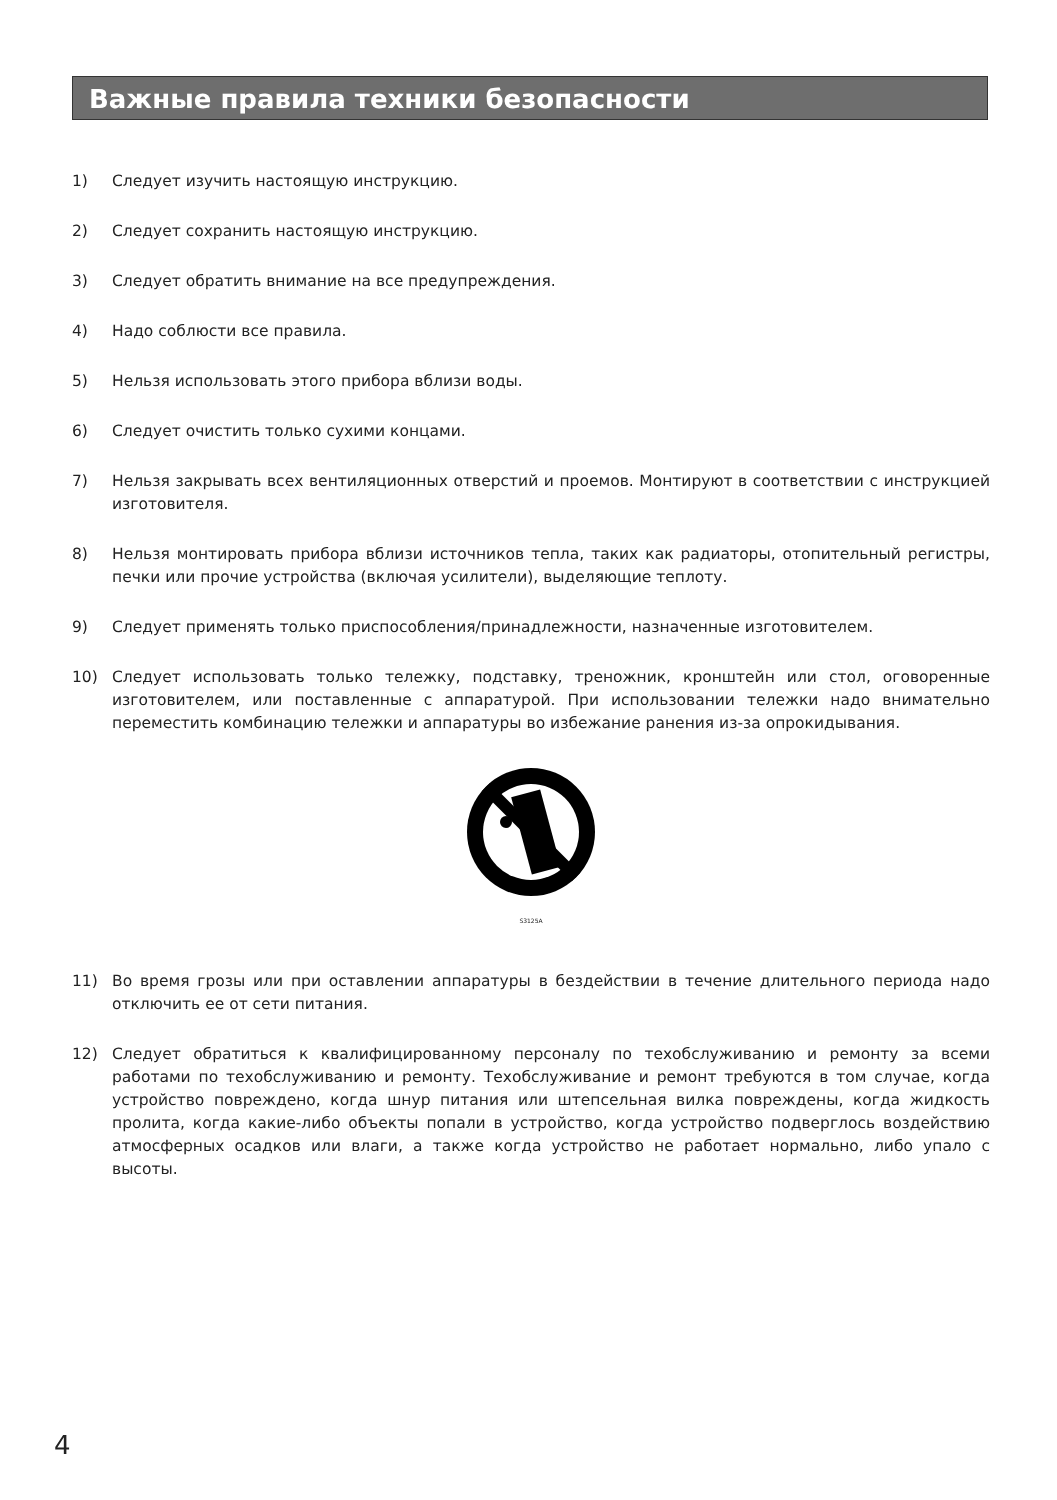Важные правила техники безопасности
1) Следует изучить настоящую инструкцию.
2) Следует сохранить настоящую инструкцию.
3) Следует обратить внимание на все предупреждения.
4) Надо соблюсти все правила.
5) Нельзя использовать этого прибора вблизи воды.
6) Следует очистить только сухими концами.
7) Нельзя закрывать всех вентиляционных отверстий и проемов. Монтируют в соответствии с инструкцией изготовителя.
8) Нельзя монтировать прибора вблизи источников тепла, таких как радиаторы, отопительный регистры, печки или прочие устройства (включая усилители), выделяющие теплоту.
9) Следует применять только приспособления/принадлежности, назначенные изготовителем.
10) Следует использовать только тележку, подставку, треножник, кронштейн или стол, оговоренные изготовителем, или поставленные с аппаратурой. При использовании тележки надо внимательно переместить комбинацию тележки и аппаратуры во избежание ранения из-за опрокидывания.
S3125A
11) Во время грозы или при оставлении аппаратуры в бездействии в течение длительного периода надо отключить ее от сети питания.
12) Следует обратиться к квалифицированному персоналу по техобслуживанию и ремонту за всеми работами по техобслуживанию и ремонту. Техобслуживание и ремонт требуются в том случае, когда устройство повреждено, когда шнур питания или штепсельная вилка повреждены, когда жидкость пролита, когда какие-либо объекты попали в устройство, когда устройство подверглось воздействию атмосферных осадков или влаги, а также когда устройство не работает нормально, либо упало с высоты.
4